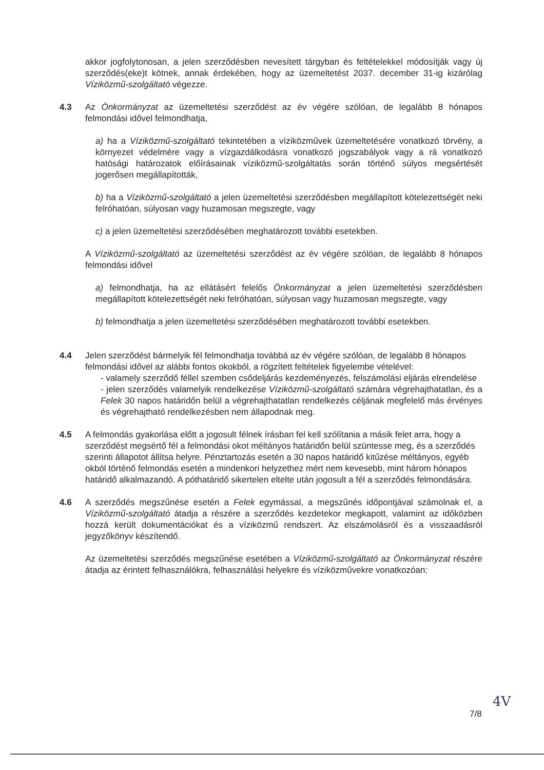akkor jogfolytonosan, a jelen szerződésben nevesített tárgyban és feltételekkel módosítják vagy új szerződés(eke)t kötnek, annak érdekében, hogy az üzemeltetést 2037. december 31-ig kizárólag Víziközmű-szolgáltató végezze.
4.3 Az Önkormányzat az üzemeltetési szerződést az év végére szólóan, de legalább 8 hónapos felmondási idővel felmondhatja,
a) ha a Víziközmű-szolgáltató tekintetében a víziközművek üzemeltetésére vonatkozó törvény, a környezet védelmére vagy a vízgazdálkodásra vonatkozó jogszabályok vagy a rá vonatkozó hatósági határozatok előírásainak víziközmű-szolgáltatás során történő súlyos megsértését jogerősen megállapították,
b) ha a Víziközmű-szolgáltató a jelen üzemeltetési szerződésben megállapított kötelezettségét neki felróhatóan, súlyosan vagy huzamosan megszegte, vagy
c) a jelen üzemeltetési szerződésében meghatározott további esetekben.
A Víziközmű-szolgáltató az üzemeltetési szerződést az év végére szólóan, de legalább 8 hónapos felmondási idővel
a) felmondhatja, ha az ellátásért felelős Önkormányzat a jelen üzemeltetési szerződésben megállapított kötelezettségét neki felróhatóan, súlyosan vagy huzamosan megszegte, vagy
b) felmondhatja a jelen üzemeltetési szerződésében meghatározott további esetekben.
4.4 Jelen szerződést bármelyik fél felmondhatja továbbá az év végére szólóan, de legalább 8 hónapos felmondási idővel az alábbi fontos okokból, a rögzített feltételek figyelembe vételével:
- valamely szerződő féllel szemben csődeljárás kezdeményezés, felszámolási eljárás elrendelése
- jelen szerződés valamelyik rendelkezése Víziközmű-szolgáltató számára végrehajthatatlan, és a Felek 30 napos határidőn belül a végrehajthatatlan rendelkezés céljának megfelelő más érvényes és végrehajtható rendelkezésben nem állapodnak meg.
4.5 A felmondás gyakorlása előtt a jogosult félnek írásban fel kell szólítania a másik felet arra, hogy a szerződést megsértő fél a felmondási okot méltányos határidőn belül szüntesse meg, és a szerződés szerinti állapotot állítsa helyre. Pénztartozás esetén a 30 napos határidő kitűzése méltányos, egyéb okból történő felmondás esetén a mindenkori helyzethez mért nem kevesebb, mint három hónapos határidő alkalmazandó. A póthatáridő sikertelen eltelte után jogosult a fél a szerződés felmondására.
4.6 A szerződés megszűnése esetén a Felek egymással, a megszűnés időpontjával számolnak el, a Víziközmű-szolgáltató átadja a részére a szerződés kezdetekor megkapott, valamint az időközben hozzá került dokumentációkat és a víziközmű rendszert. Az elszámolásról és a visszaadásról jegyzőkönyv készítendő.
Az üzemeltetési szerződés megszűnése esetében a Víziközmű-szolgáltató az Önkormányzat részére átadja az érintett felhasználókra, felhasználási helyekre és víziközművekre vonatkozóan:
7/8
4V